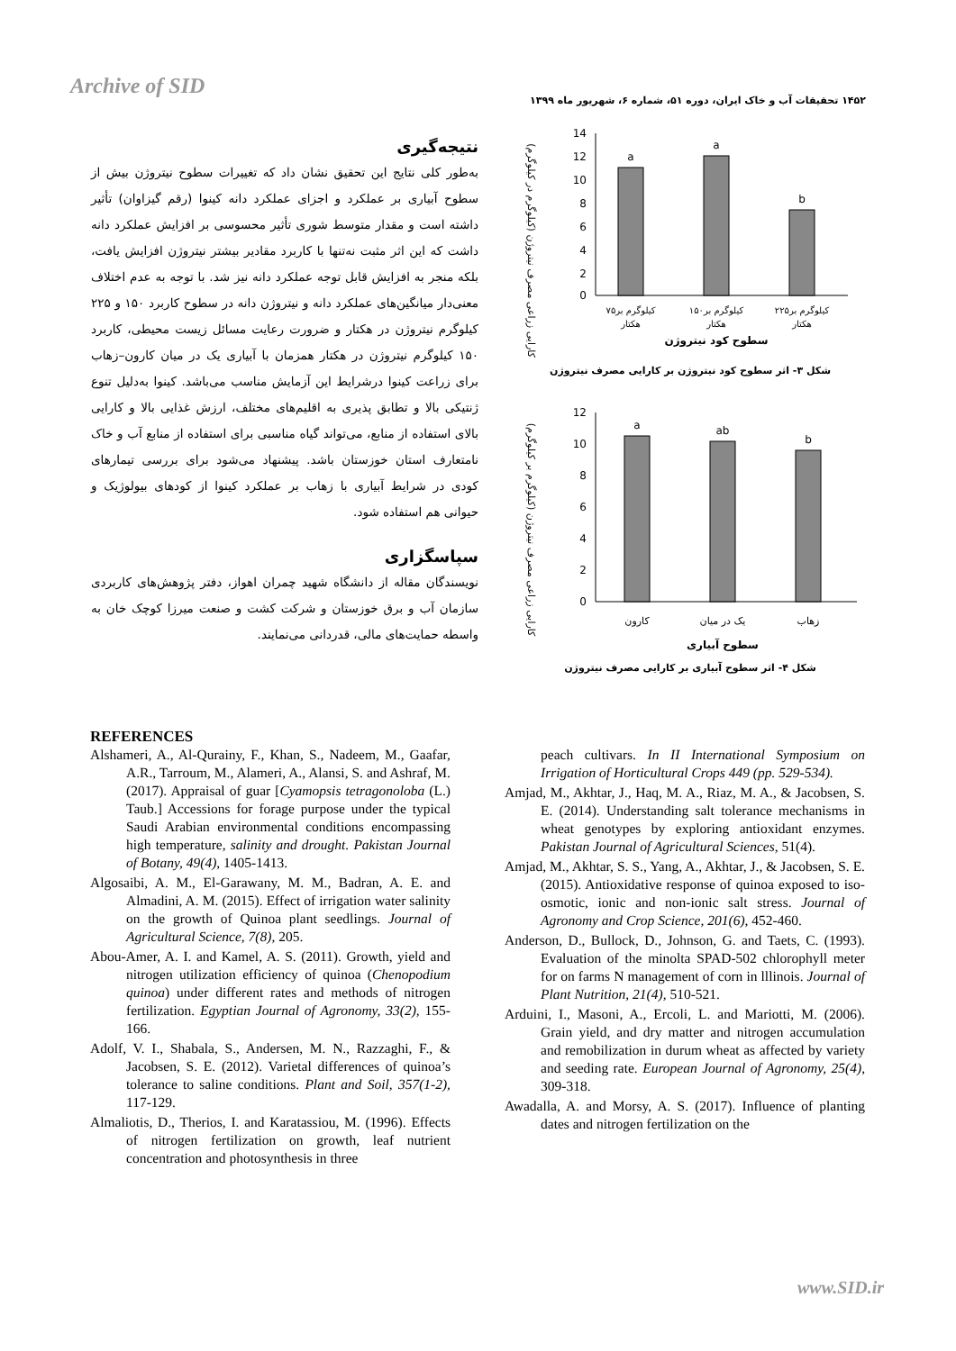Archive of SID
۱۴۵۲ تحقیقات آب و خاک ایران، دوره ۵۱، شماره ۶، شهریور ماه ۱۳۹۹
کارایی زراعی مصرف نیتروژن (کیلوگرم در کیلوگرم)
14
12
10
8
6
4
2
0
a
a
b
۷۵کیلوگرم بر
هکتار
۱۵۰کیلوگرم بر
هکتار
۲۲۵کیلوگرم بر
هکتار
سطوح کود نیتروژن
شکل ۳- اثر سطوح کود نیتروژن بر کارایی مصرف نیتروژن
کارایی زراعی مصرف نیتروژن (کیلوگرم بر کیلوگرم)
12
10
8
6
4
2
0
a
ab
b
کارون
یک در میان
زهاب
سطوح آبیاری
شکل ۴- اثر سطوح آبیاری بر کارایی مصرف نیتروژن
نتیجه‌گیری
به‌طور کلی نتایج این تحقیق نشان داد که تغییرات سطوح نیتروژن بیش از سطوح آبیاری بر عملکرد و اجزای عملکرد دانه کینوا (رقم گیزاوان) تأثیر داشته است و مقدار متوسط شوری تأثیر محسوسی بر افزایش عملکرد دانه داشت که این اثر مثبت نه‌تنها با کاربرد مقادیر بیشتر نیتروژن افزایش یافت، بلکه منجر به افزایش قابل توجه عملکرد دانه نیز شد. با توجه به عدم اختلاف معنی‌دار میانگین‌های عملکرد دانه و نیتروژن دانه در سطوح کاربرد ۱۵۰ و ۲۲۵ کیلوگرم نیتروژن در هکتار و ضرورت رعایت مسائل زیست محیطی، کاربرد ۱۵۰ کیلوگرم نیتروژن در هکتار همزمان با آبیاری یک در میان کارون–زهاب برای زراعت کینوا درشرایط این آزمایش مناسب می‌باشد. کینوا به‌دلیل تنوع ژنتیکی بالا و تطابق پذیری به اقلیم‌های مختلف، ارزش غذایی بالا و کارایی بالای استفاده از منابع، می‌تواند گیاه مناسبی برای استفاده از منابع آب و خاک نامتعارف استان خوزستان باشد. پیشنهاد می‌شود برای بررسی تیمارهای کودی در شرایط آبیاری با زهاب بر عملکرد کینوا از کودهای بیولوژیک و حیوانی هم استفاده شود.
سپاسگزاری
نویسندگان مقاله از دانشگاه شهید چمران اهواز، دفتر پژوهش‌های کاربردی سازمان آب و برق خوزستان و شرکت کشت و صنعت میرزا کوچک خان به واسطه حمایت‌های مالی، قدردانی می‌نمایند.
REFERENCES
Alshameri, A., Al-Qurainy, F., Khan, S., Nadeem, M., Gaafar, A.R., Tarroum, M., Alameri, A., Alansi, S. and Ashraf, M. (2017). Appraisal of guar [Cyamopsis tetragonoloba (L.) Taub.] Accessions for forage purpose under the typical Saudi Arabian environmental conditions encompassing high temperature, salinity and drought. Pakistan Journal of Botany, 49(4), 1405-1413.
Algosaibi, A. M., El-Garawany, M. M., Badran, A. E. and Almadini, A. M. (2015). Effect of irrigation water salinity on the growth of Quinoa plant seedlings. Journal of Agricultural Science, 7(8), 205.
Abou-Amer, A. I. and Kamel, A. S. (2011). Growth, yield and nitrogen utilization efficiency of quinoa (Chenopodium quinoa) under different rates and methods of nitrogen fertilization. Egyptian Journal of Agronomy, 33(2), 155-166.
Adolf, V. I., Shabala, S., Andersen, M. N., Razzaghi, F., & Jacobsen, S. E. (2012). Varietal differences of quinoa’s tolerance to saline conditions. Plant and Soil, 357(1-2), 117-129.
Almaliotis, D., Therios, I. and Karatassiou, M. (1996). Effects of nitrogen fertilization on growth, leaf nutrient concentration and photosynthesis in three
peach cultivars. In II International Symposium on Irrigation of Horticultural Crops 449 (pp. 529-534).
Amjad, M., Akhtar, J., Haq, M. A., Riaz, M. A., & Jacobsen, S. E. (2014). Understanding salt tolerance mechanisms in wheat genotypes by exploring antioxidant enzymes. Pakistan Journal of Agricultural Sciences, 51(4).
Amjad, M., Akhtar, S. S., Yang, A., Akhtar, J., & Jacobsen, S. E. (2015). Antioxidative response of quinoa exposed to iso-osmotic, ionic and non-ionic salt stress. Journal of Agronomy and Crop Science, 201(6), 452-460.
Anderson, D., Bullock, D., Johnson, G. and Taets, C. (1993). Evaluation of the minolta SPAD-502 chlorophyll meter for on farms N management of corn in lllinois. Journal of Plant Nutrition, 21(4), 510-521.
Arduini, I., Masoni, A., Ercoli, L. and Mariotti, M. (2006). Grain yield, and dry matter and nitrogen accumulation and remobilization in durum wheat as affected by variety and seeding rate. European Journal of Agronomy, 25(4), 309-318.
Awadalla, A. and Morsy, A. S. (2017). Influence of planting dates and nitrogen fertilization on the
www.SID.ir